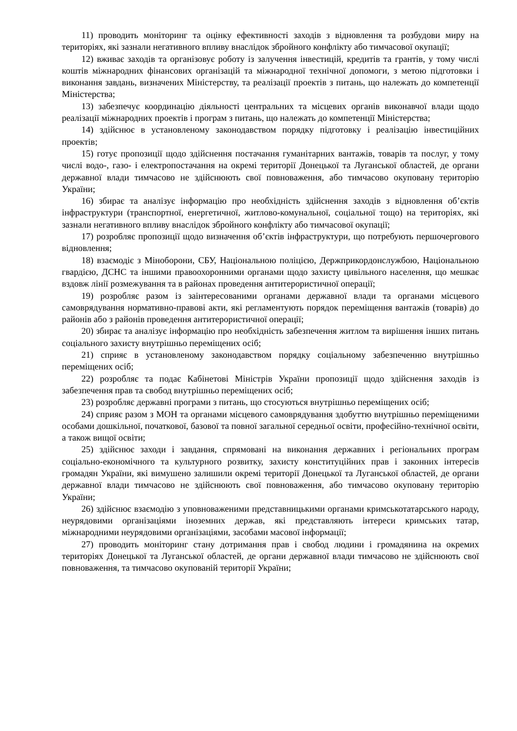11) проводить моніторинг та оцінку ефективності заходів з відновлення та розбудови миру на територіях, які зазнали негативного впливу внаслідок збройного конфлікту або тимчасової окупації;
12) вживає заходів та організовує роботу із залучення інвестицій, кредитів та грантів, у тому числі коштів міжнародних фінансових організацій та міжнародної технічної допомоги, з метою підготовки і виконання завдань, визначених Міністерству, та реалізації проектів з питань, що належать до компетенції Міністерства;
13) забезпечує координацію діяльності центральних та місцевих органів виконавчої влади щодо реалізації міжнародних проектів і програм з питань, що належать до компетенції Міністерства;
14) здійснює в установленому законодавством порядку підготовку і реалізацію інвестиційних проектів;
15) готує пропозиції щодо здійснення постачання гуманітарних вантажів, товарів та послуг, у тому числі водо-, газо- і електропостачання на окремі території Донецької та Луганської областей, де органи державної влади тимчасово не здійснюють свої повноваження, або тимчасово окуповану територію України;
16) збирає та аналізує інформацію про необхідність здійснення заходів з відновлення об’єктів інфраструктури (транспортної, енергетичної, житлово-комунальної, соціальної тощо) на територіях, які зазнали негативного впливу внаслідок збройного конфлікту або тимчасової окупації;
17) розробляє пропозиції щодо визначення об’єктів інфраструктури, що потребують першочергового відновлення;
18) взаємодіє з Міноборони, СБУ, Національною поліцією, Держприкордонслужбою, Національною гвардією, ДСНС та іншими правоохоронними органами щодо захисту цивільного населення, що мешкає вздовж лінії розмежування та в районах проведення антитерористичної операції;
19) розробляє разом із заінтересованими органами державної влади та органами місцевого самоврядування нормативно-правові акти, які регламентують порядок переміщення вантажів (товарів) до районів або з районів проведення антитерористичної операції;
20) збирає та аналізує інформацію про необхідність забезпечення житлом та вирішення інших питань соціального захисту внутрішньо переміщених осіб;
21) сприяє в установленому законодавством порядку соціальному забезпеченню внутрішньо переміщених осіб;
22) розробляє та подає Кабінетові Міністрів України пропозиції щодо здійснення заходів із забезпечення прав та свобод внутрішньо переміщених осіб;
23) розробляє державні програми з питань, що стосуються внутрішньо переміщених осіб;
24) сприяє разом з МОН та органами місцевого самоврядування здобуттю внутрішньо переміщеними особами дошкільної, початкової, базової та повної загальної середньої освіти, професійно-технічної освіти, а також вищої освіти;
25) здійснює заходи і завдання, спрямовані на виконання державних і регіональних програм соціально-економічного та культурного розвитку, захисту конституційних прав і законних інтересів громадян України, які вимушено залишили окремі території Донецької та Луганської областей, де органи державної влади тимчасово не здійснюють свої повноваження, або тимчасово окуповану територію України;
26) здійснює взаємодію з уповноваженими представницькими органами кримськотатарського народу, неурядовими організаціями іноземних держав, які представляють інтереси кримських татар, міжнародними неурядовими організаціями, засобами масової інформації;
27) проводить моніторинг стану дотримання прав і свобод людини і громадянина на окремих територіях Донецької та Луганської областей, де органи державної влади тимчасово не здійснюють свої повноваження, та тимчасово окупованій території України;